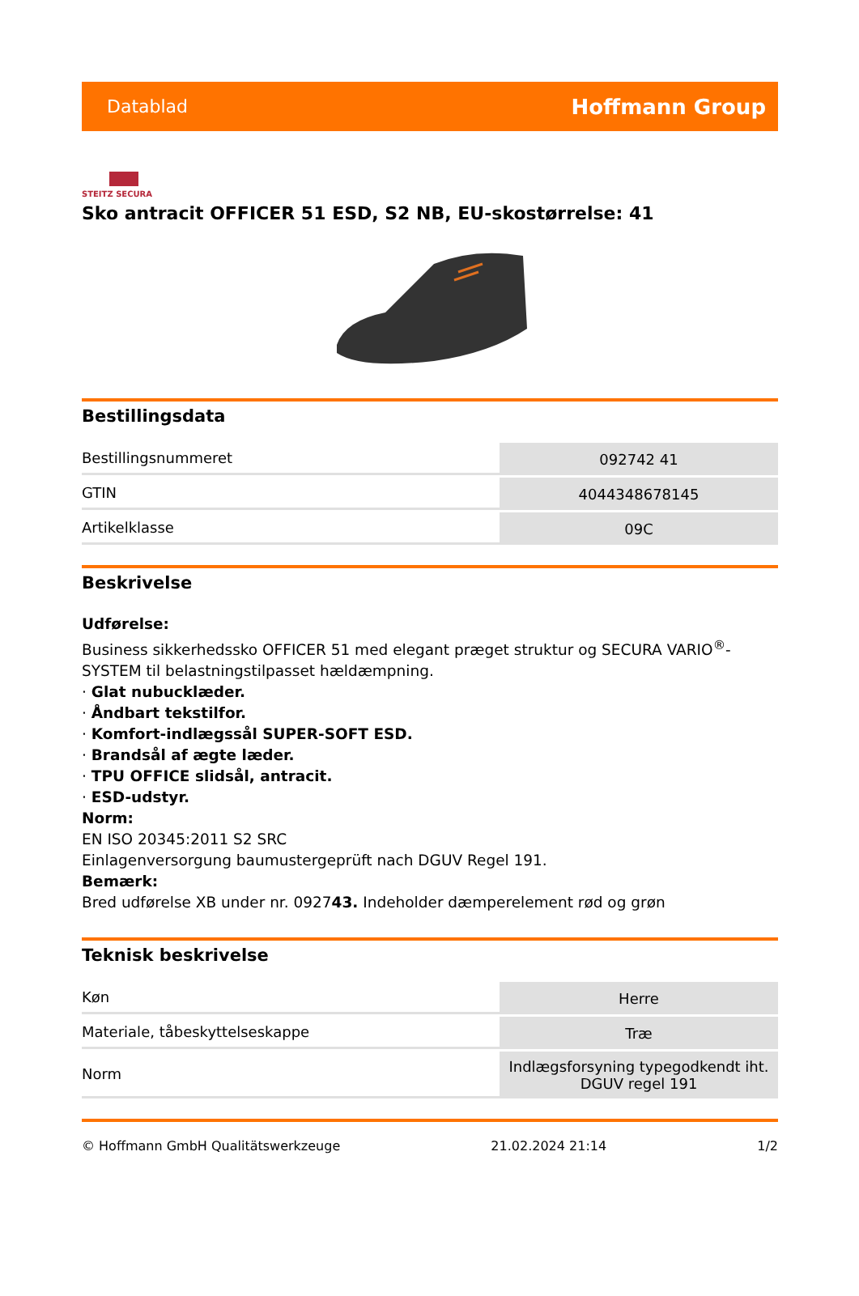Datablad Hoffmann Group
STEITZ SECURA
Sko antracit OFFICER 51 ESD, S2 NB, EU-skostørrelse: 41
Bestillingsdata
| Bestillingsnummeret | 092742 41 |
| GTIN | 4044348678145 |
| Artikelklasse | 09C |
Beskrivelse
Udførelse:
Business sikkerhedssko OFFICER 51 med elegant præget struktur og SECURA VARIO<sup>®</sup>-SYSTEM til belastningstilpasset hældæmpning.
· Glat nubucklæder.
· Åndbart tekstilfor.
· Komfort-indlægssål SUPER-SOFT ESD.
· Brandsål af ægte læder.
· TPU OFFICE slidsål, antracit.
· ESD-udstyr.
Norm:
EN ISO 20345:2011 S2 SRC
Einlagenversorgung baumustergeprüft nach DGUV Regel 191.
Bemærk:
Bred udførelse XB under nr. 092743. Indeholder dæmperelement rød og grøn
Teknisk beskrivelse
| Køn | Herre |
| Materiale, tåbeskyttelseskappe | Træ |
| Norm | Indlægsforsyning typegodkendt iht. DGUV regel 191 |
© Hoffmann GmbH Qualitätswerkzeuge 21.02.2024 21:14 1/2